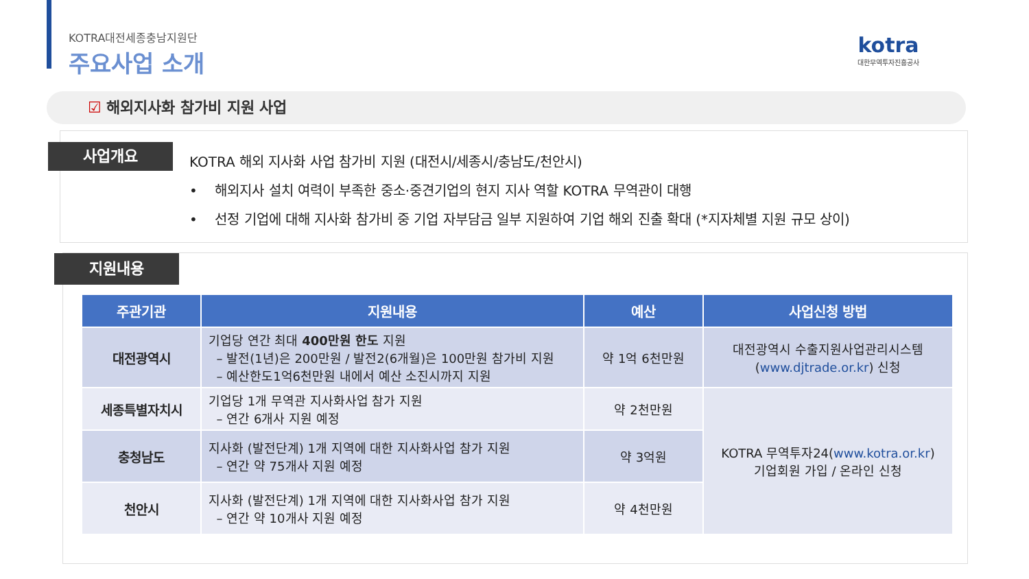KOTRA대전세종충남지원단
주요사업 소개
kotra
대한무역투자진흥공사
☑ 해외지사화 참가비 지원 사업
사업개요
KOTRA 해외 지사화 사업 참가비 지원 (대전시/세종시/충남도/천안시)
• 해외지사 설치 여력이 부족한 중소·중견기업의 현지 지사 역할 KOTRA 무역관이 대행
• 선정 기업에 대해 지사화 참가비 중 기업 자부담금 일부 지원하여 기업 해외 진출 확대 (*지자체별 지원 규모 상이)
지원내용
| 주관기관 | 지원내용 | 예산 | 사업신청 방법 |
| --- | --- | --- | --- |
| 대전광역시 | 기업당 연간 최대 400만원 한도 지원 – 발전(1년)은 200만원 / 발전2(6개월)은 100만원 참가비 지원 – 예산한도1억6천만원 내에서 예산 소진시까지 지원 | 약 1억 6천만원 | 대전광역시 수출지원사업관리시스템 ( www.djtrade.or.kr ) 신청 |
| 세종특별자치시 | 기업당 1개 무역관 지사화사업 참가 지원 – 연간 6개사 지원 예정 | 약 2천만원 | KOTRA 무역투자24( www.kotra.or.kr ) 기업회원 가입 / 온라인 신청 |
| 충청남도 | 지사화 (발전단계) 1개 지역에 대한 지사화사업 참가 지원 – 연간 약 75개사 지원 예정 | 약 3억원 | |
| 천안시 | 지사화 (발전단계) 1개 지역에 대한 지사화사업 참가 지원 – 연간 약 10개사 지원 예정 | 약 4천만원 | |